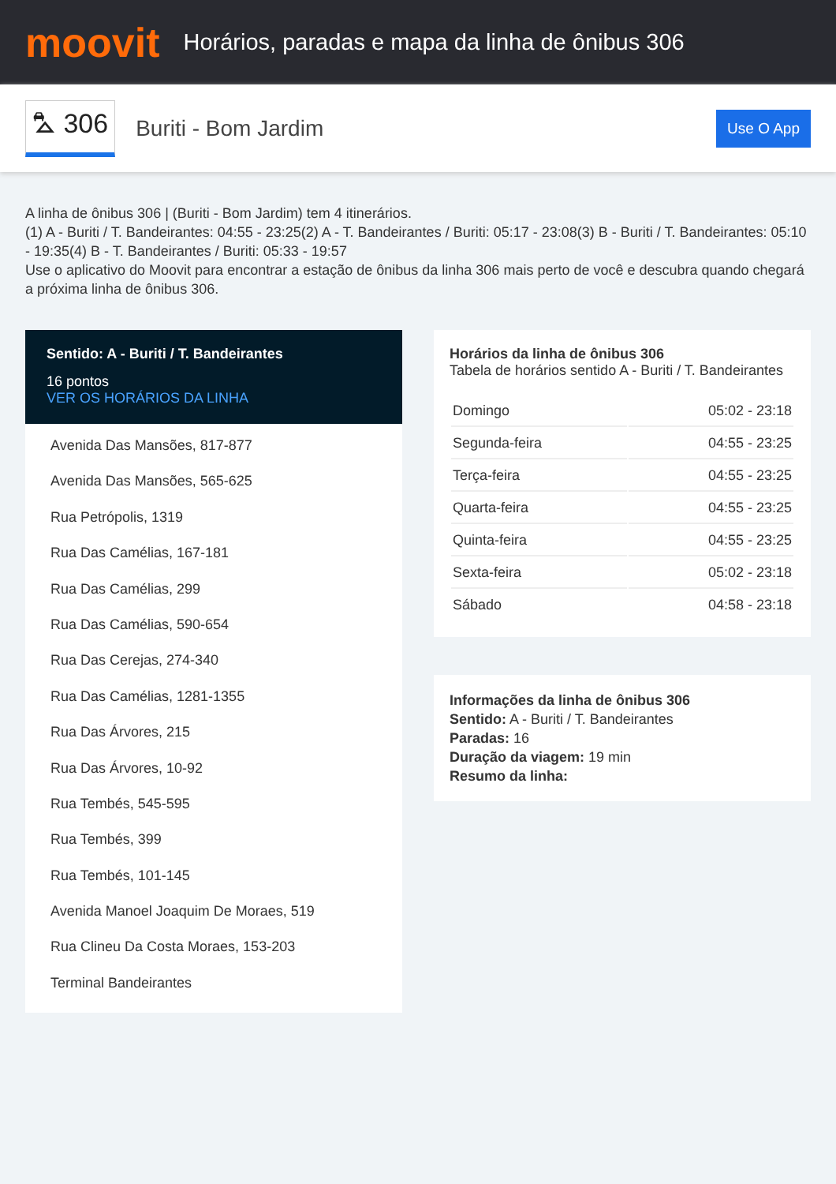moovit
Horários, paradas e mapa da linha de ônibus 306
⛍ 306
Buriti - Bom Jardim
Use O App
A linha de ônibus 306 | (Buriti - Bom Jardim) tem 4 itinerários.
(1) A - Buriti / T. Bandeirantes: 04:55 - 23:25(2) A - T. Bandeirantes / Buriti: 05:17 - 23:08(3) B - Buriti / T. Bandeirantes: 05:10 - 19:35(4) B - T. Bandeirantes / Buriti: 05:33 - 19:57
Use o aplicativo do Moovit para encontrar a estação de ônibus da linha 306 mais perto de você e descubra quando chegará a próxima linha de ônibus 306.
Sentido: A - Buriti / T. Bandeirantes
16 pontos
VER OS HORÁRIOS DA LINHA
Avenida Das Mansões, 817-877
Avenida Das Mansões, 565-625
Rua Petrópolis, 1319
Rua Das Camélias, 167-181
Rua Das Camélias, 299
Rua Das Camélias, 590-654
Rua Das Cerejas, 274-340
Rua Das Camélias, 1281-1355
Rua Das Árvores, 215
Rua Das Árvores, 10-92
Rua Tembés, 545-595
Rua Tembés, 399
Rua Tembés, 101-145
Avenida Manoel Joaquim De Moraes, 519
Rua Clineu Da Costa Moraes, 153-203
Terminal Bandeirantes
Horários da linha de ônibus 306
Tabela de horários sentido A - Buriti / T. Bandeirantes
| Domingo | 05:02 - 23:18 |
| Segunda-feira | 04:55 - 23:25 |
| Terça-feira | 04:55 - 23:25 |
| Quarta-feira | 04:55 - 23:25 |
| Quinta-feira | 04:55 - 23:25 |
| Sexta-feira | 05:02 - 23:18 |
| Sábado | 04:58 - 23:18 |
Informações da linha de ônibus 306
Sentido: A - Buriti / T. Bandeirantes
Paradas: 16
Duração da viagem: 19 min
Resumo da linha: